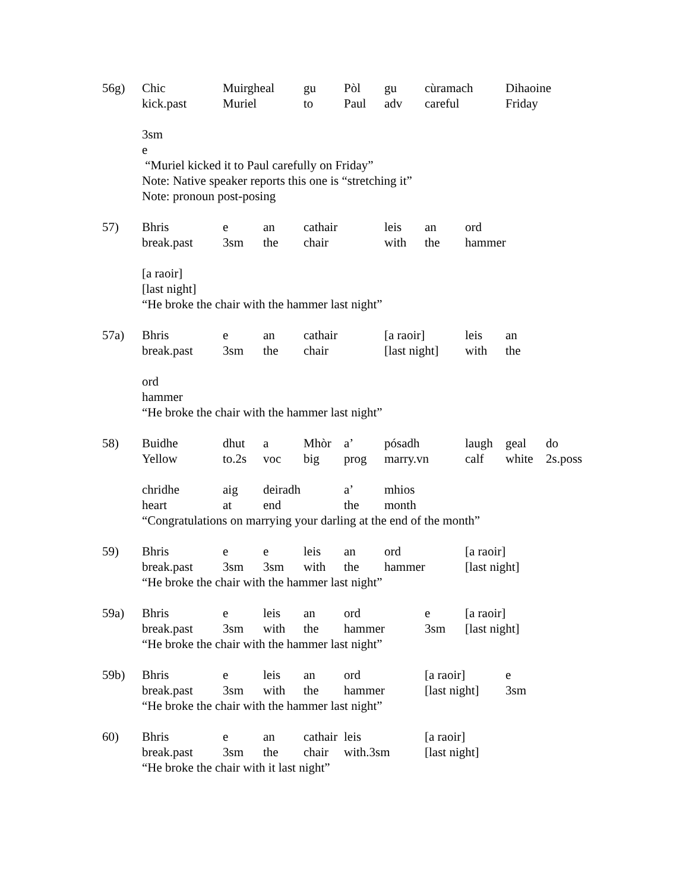56g)
| Chic | Muirgheal | gu | Pòl | gu | cùramach | Dihaoine |
| kick.past | Muriel | to | Paul | adv | careful | Friday |
3sm
e
“Muriel kicked it to Paul carefully on Friday”
Note: Native speaker reports this one is “stretching it”
Note: pronoun post-posing
57)
| Bhris | e | an | cathair | leis | an | ord |
| break.past | 3sm | the | chair | with | the | hammer |
[a raoir]
[last night]
“He broke the chair with the hammer last night”
57a)
| Bhris | e | an | cathair | [a raoir] | leis | an |
| break.past | 3sm | the | chair | [last night] | with | the |
ord
hammer
“He broke the chair with the hammer last night”
58)
| Buidhe | dhut | a | Mhòr | a’ | pósadh | laugh | geal | do |
| Yellow | to.2s | voc | big | prog | marry.vn | calf | white | 2s.poss |
| chridhe | aig | deiradh | | a’ | mhios | | | |
| heart | at | end | | the | month | | | |
“Congratulations on marrying your darling at the end of the month”
59)
| Bhris | e | e | leis | an | ord | [a raoir] |
| break.past | 3sm | 3sm | with | the | hammer | [last night] |
“He broke the chair with the hammer last night”
59a)
| Bhris | e | leis | an | ord | e | [a raoir] |
| break.past | 3sm | with | the | hammer | 3sm | [last night] |
“He broke the chair with the hammer last night”
59b)
| Bhris | e | leis | an | ord | [a raoir] | e |
| break.past | 3sm | with | the | hammer | [last night] | 3sm |
“He broke the chair with the hammer last night”
60)
| Bhris | e | an | cathair | leis | [a raoir] |
| break.past | 3sm | the | chair | with.3sm | [last night] |
“He broke the chair with it last night”